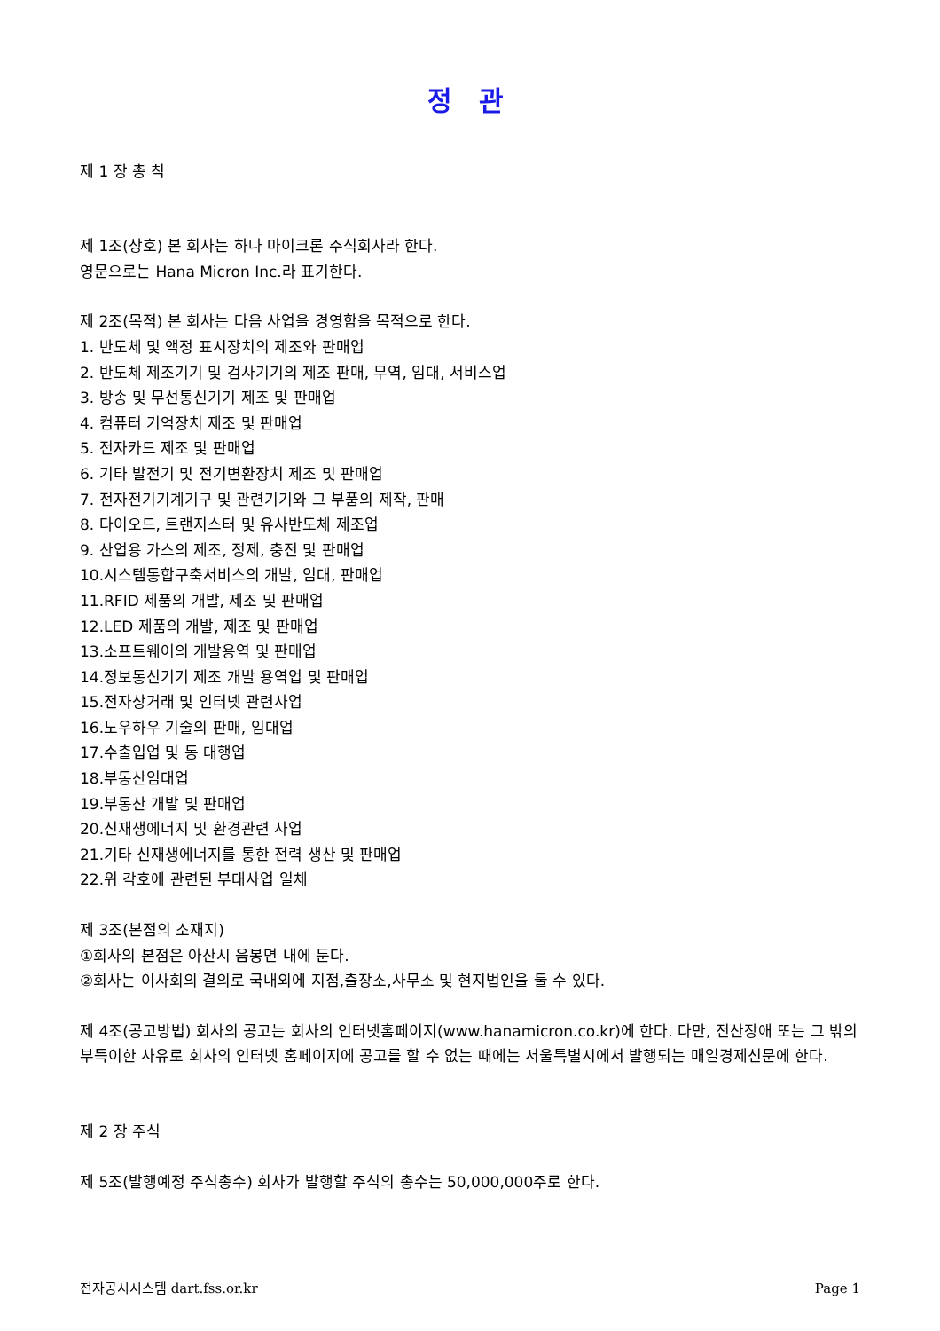정 관
제 1 장 총 칙
제 1조(상호) 본 회사는 하나 마이크론 주식회사라 한다.
영문으로는 Hana Micron Inc.라 표기한다.
제 2조(목적) 본 회사는 다음 사업을 경영함을 목적으로 한다.
1. 반도체 및 액정 표시장치의 제조와 판매업
2. 반도체 제조기기 및 검사기기의 제조 판매, 무역, 임대, 서비스업
3. 방송 및 무선통신기기 제조 및 판매업
4. 컴퓨터 기억장치 제조 및 판매업
5. 전자카드 제조 및 판매업
6. 기타 발전기 및 전기변환장치 제조 및 판매업
7. 전자전기기계기구 및 관련기기와 그 부품의 제작, 판매
8. 다이오드, 트랜지스터 및 유사반도체 제조업
9. 산업용 가스의 제조, 정제, 충전 및 판매업
10.시스템통합구축서비스의 개발, 임대, 판매업
11.RFID 제품의 개발, 제조 및 판매업
12.LED 제품의 개발, 제조 및 판매업
13.소프트웨어의 개발용역 및 판매업
14.정보통신기기 제조 개발 용역업 및 판매업
15.전자상거래 및 인터넷 관련사업
16.노우하우 기술의 판매, 임대업
17.수출입업 및 동 대행업
18.부동산임대업
19.부동산 개발 및 판매업
20.신재생에너지 및 환경관련 사업
21.기타 신재생에너지를 통한 전력 생산 및 판매업
22.위 각호에 관련된 부대사업 일체
제 3조(본점의 소재지)
①회사의 본점은 아산시 음봉면 내에 둔다.
②회사는 이사회의 결의로 국내외에 지점,출장소,사무소 및 현지법인을 둘 수 있다.
제 4조(공고방법) 회사의 공고는 회사의 인터넷홈페이지(www.hanamicron.co.kr)에 한다. 다만, 전산장애 또는 그 밖의 부득이한 사유로 회사의 인터넷 홈페이지에 공고를 할 수 없는 때에는 서울특별시에서 발행되는 매일경제신문에 한다.
제 2 장 주식
제 5조(발행예정 주식총수) 회사가 발행할 주식의 총수는 50,000,000주로 한다.
전자공시시스템 dart.fss.or.kr Page 1